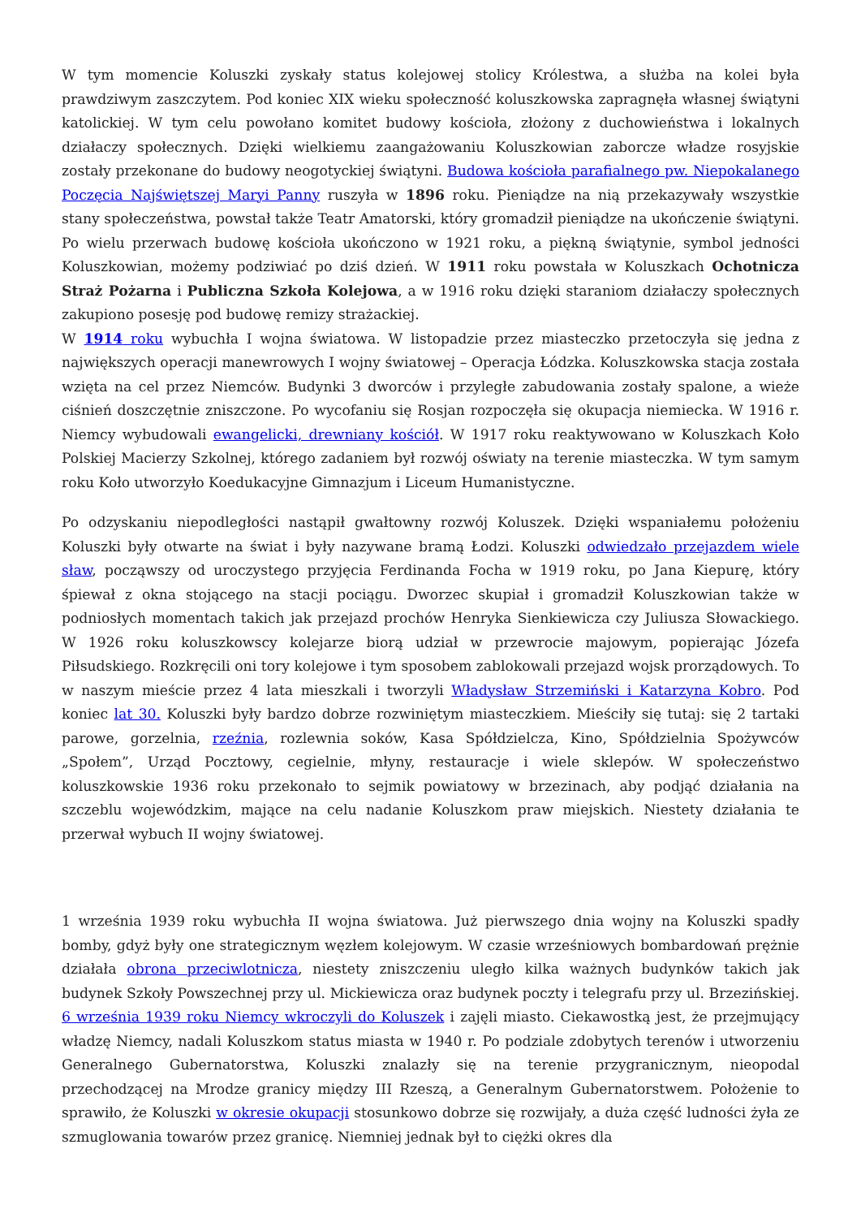W tym momencie Koluszki zyskały status kolejowej stolicy Królestwa, a służba na kolei była prawdziwym zaszczytem. Pod koniec XIX wieku społeczność koluszkowska zapragnęła własnej świątyni katolickiej. W tym celu powołano komitet budowy kościoła, złożony z duchowieństwa i lokalnych działaczy społecznych. Dzięki wielkiemu zaangażowaniu Koluszkowian zaborcze władze rosyjskie zostały przekonane do budowy neogotyckiej świątyni. Budowa kościoła parafialnego pw. Niepokalanego Poczęcia Najświętszej Maryi Panny ruszyła w 1896 roku. Pieniądze na nią przekazywały wszystkie stany społeczeństwa, powstał także Teatr Amatorski, który gromadził pieniądze na ukończenie świątyni. Po wielu przerwach budowę kościoła ukończono w 1921 roku, a piękną świątynie, symbol jedności Koluszkowian, możemy podziwiać po dziś dzień. W 1911 roku powstała w Koluszkach Ochotnicza Straż Pożarna i Publiczna Szkoła Kolejowa, a w 1916 roku dzięki staraniom działaczy społecznych zakupiono posesję pod budowę remizy strażackiej.
W 1914 roku wybuchła I wojna światowa. W listopadzie przez miasteczko przetoczyła się jedna z największych operacji manewrowych I wojny światowej – Operacja Łódzka. Koluszkowska stacja została wzięta na cel przez Niemców. Budynki 3 dworców i przyległe zabudowania zostały spalone, a wieże ciśnień doszczętnie zniszczone. Po wycofaniu się Rosjan rozpoczęła się okupacja niemiecka. W 1916 r. Niemcy wybudowali ewangelicki, drewniany kościół. W 1917 roku reaktywowano w Koluszkach Koło Polskiej Macierzy Szkolnej, którego zadaniem był rozwój oświaty na terenie miasteczka. W tym samym roku Koło utworzyło Koedukacyjne Gimnazjum i Liceum Humanistyczne.
Po odzyskaniu niepodległości nastąpił gwałtowny rozwój Koluszek. Dzięki wspaniałemu położeniu Koluszki były otwarte na świat i były nazywane bramą Łodzi. Koluszki odwiedzało przejazdem wiele sław, począwszy od uroczystego przyjęcia Ferdinanda Focha w 1919 roku, po Jana Kiepurę, który śpiewał z okna stojącego na stacji pociągu. Dworzec skupiał i gromadził Koluszkowian także w podniosłych momentach takich jak przejazd prochów Henryka Sienkiewicza czy Juliusza Słowackiego. W 1926 roku koluszkowscy kolejarze biorą udział w przewrocie majowym, popierając Józefa Piłsudskiego. Rozkręcili oni tory kolejowe i tym sposobem zablokowali przejazd wojsk prorządowych. To w naszym mieście przez 4 lata mieszkali i tworzyli Władysław Strzemiński i Katarzyna Kobro. Pod koniec lat 30. Koluszki były bardzo dobrze rozwiniętym miasteczkiem. Mieściły się tutaj: się 2 tartaki parowe, gorzelnia, rzeźnia, rozlewnia soków, Kasa Spółdzielcza, Kino, Spółdzielnia Spożywców „Społem”, Urząd Pocztowy, cegielnie, młyny, restauracje i wiele sklepów. W społeczeństwo koluszkowskie 1936 roku przekonało to sejmik powiatowy w brzezinach, aby podjąć działania na szczeblu wojewódzkim, mające na celu nadanie Koluszkom praw miejskich. Niestety działania te przerwał wybuch II wojny światowej.
1 września 1939 roku wybuchła II wojna światowa. Już pierwszego dnia wojny na Koluszki spadły bomby, gdyż były one strategicznym węzłem kolejowym. W czasie wrześniowych bombardowań prężnie działała obrona przeciwlotnicza, niestety zniszczeniu uległo kilka ważnych budynków takich jak budynek Szkoły Powszechnej przy ul. Mickiewicza oraz budynek poczty i telegrafu przy ul. Brzezińskiej. 6 września 1939 roku Niemcy wkroczyli do Koluszek i zajęli miasto. Ciekawostką jest, że przejmujący władzę Niemcy, nadali Koluszkom status miasta w 1940 r. Po podziale zdobytych terenów i utworzeniu Generalnego Gubernatorstwa, Koluszki znalazły się na terenie przygranicznym, nieopodal przechodzącej na Mrodze granicy między III Rzeszą, a Generalnym Gubernatorstwem. Położenie to sprawiło, że Koluszki w okresie okupacji stosunkowo dobrze się rozwijały, a duża część ludności żyła ze szmuglowania towarów przez granicę. Niemniej jednak był to ciężki okres dla